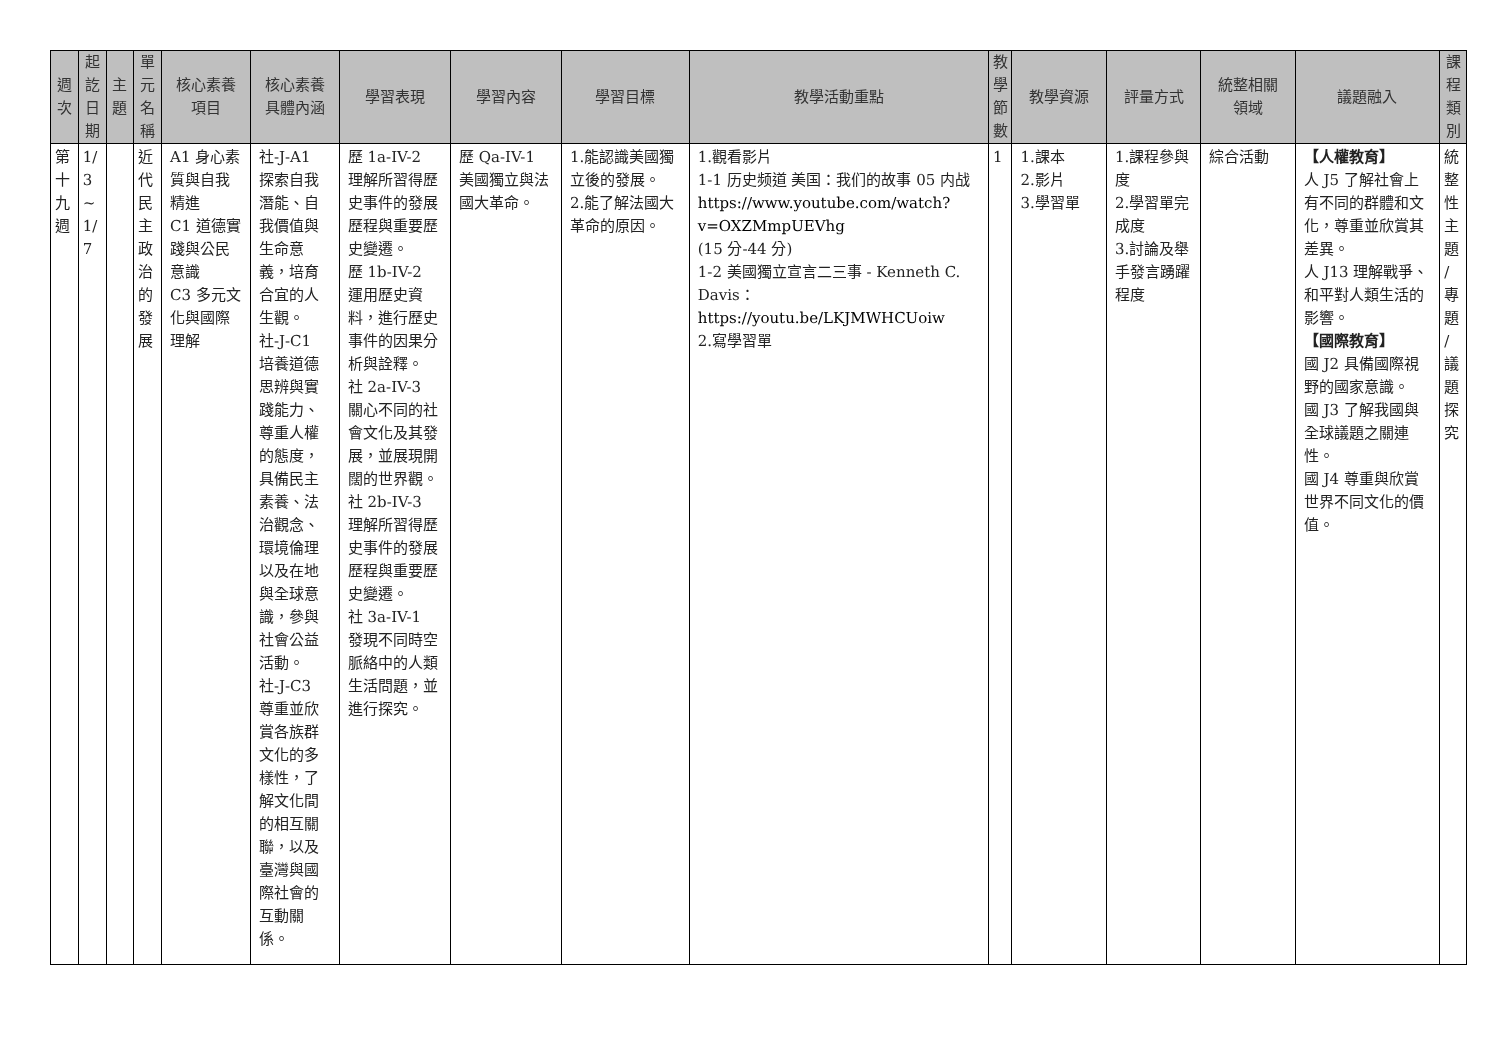| 週 次 | 起 訖 日 期 | 主 題 | 單 元 名 稱 | 核心素養 項目 | 核心素養 具體內涵 | 學習表現 | 學習內容 | 學習目標 | 教學活動重點 | 教 學 節 數 | 教學資源 | 評量方式 | 統整相關 領域 | 議題融入 | 課 程 類 別 |
| --- | --- | --- | --- | --- | --- | --- | --- | --- | --- | --- | --- | --- | --- | --- | --- |
| 第 十 九 週 | 1/ 3 ~ 1/ 7 | | 近 代 民 主 政 治 的 發 展 | A1 身心素質與自我精進 C1 道德實踐與公民意識 C3 多元文化與國際理解 | 社-J-A1 探索自我潛能、自我價值與生命意義，培育合宜的人生觀。 社-J-C1 培養道德思辨與實踐能力、尊重人權的態度，具備民主素養、法治觀念、環境倫理以及在地與全球意識，參與社會公益活動。 社-J-C3 尊重並欣賞各族群文化的多樣性，了解文化間的相互關聯，以及臺灣與國際社會的互動關係。 | 歷 1a-IV-2 理解所習得歷史事件的發展歷程與重要歷史變遷。 歷 1b-IV-2 運用歷史資料，進行歷史事件的因果分析與詮釋。 社 2a-IV-3 關心不同的社會文化及其發展，並展現開闊的世界觀。 社 2b-IV-3 理解所習得歷史事件的發展歷程與重要歷史變遷。 社 3a-IV-1 發現不同時空脈絡中的人類生活問題，並進行探究。 | 歷 Qa-IV-1 美國獨立與法國大革命。 | 1.能認識美國獨立後的發展。 2.能了解法國大革命的原因。 | 1.觀看影片 1-1 历史频道 美国：我们的故事 05 内战 https://www.youtube.com/watch?v=OXZMmpUEVhg (15 分-44 分) 1-2 美國獨立宣言二三事 - Kenneth C. Davis： https://youtu.be/LKJMWHCUoiw 2.寫學習單 | 1 | 1.課本 2.影片 3.學習單 | 1.課程參與度 2.學習單完成度 3.討論及舉手發言踴躍程度 | 綜合活動 | 【人權教育】 人 J5 了解社會上有不同的群體和文化，尊重並欣賞其差異。 人 J13 理解戰爭、和平對人類生活的影響。 【國際教育】 國 J2 具備國際視野的國家意識。 國 J3 了解我國與全球議題之關連性。 國 J4 尊重與欣賞世界不同文化的價值。 | 統 整 性 主 題 / 專 題 / 議 題 探 究 |